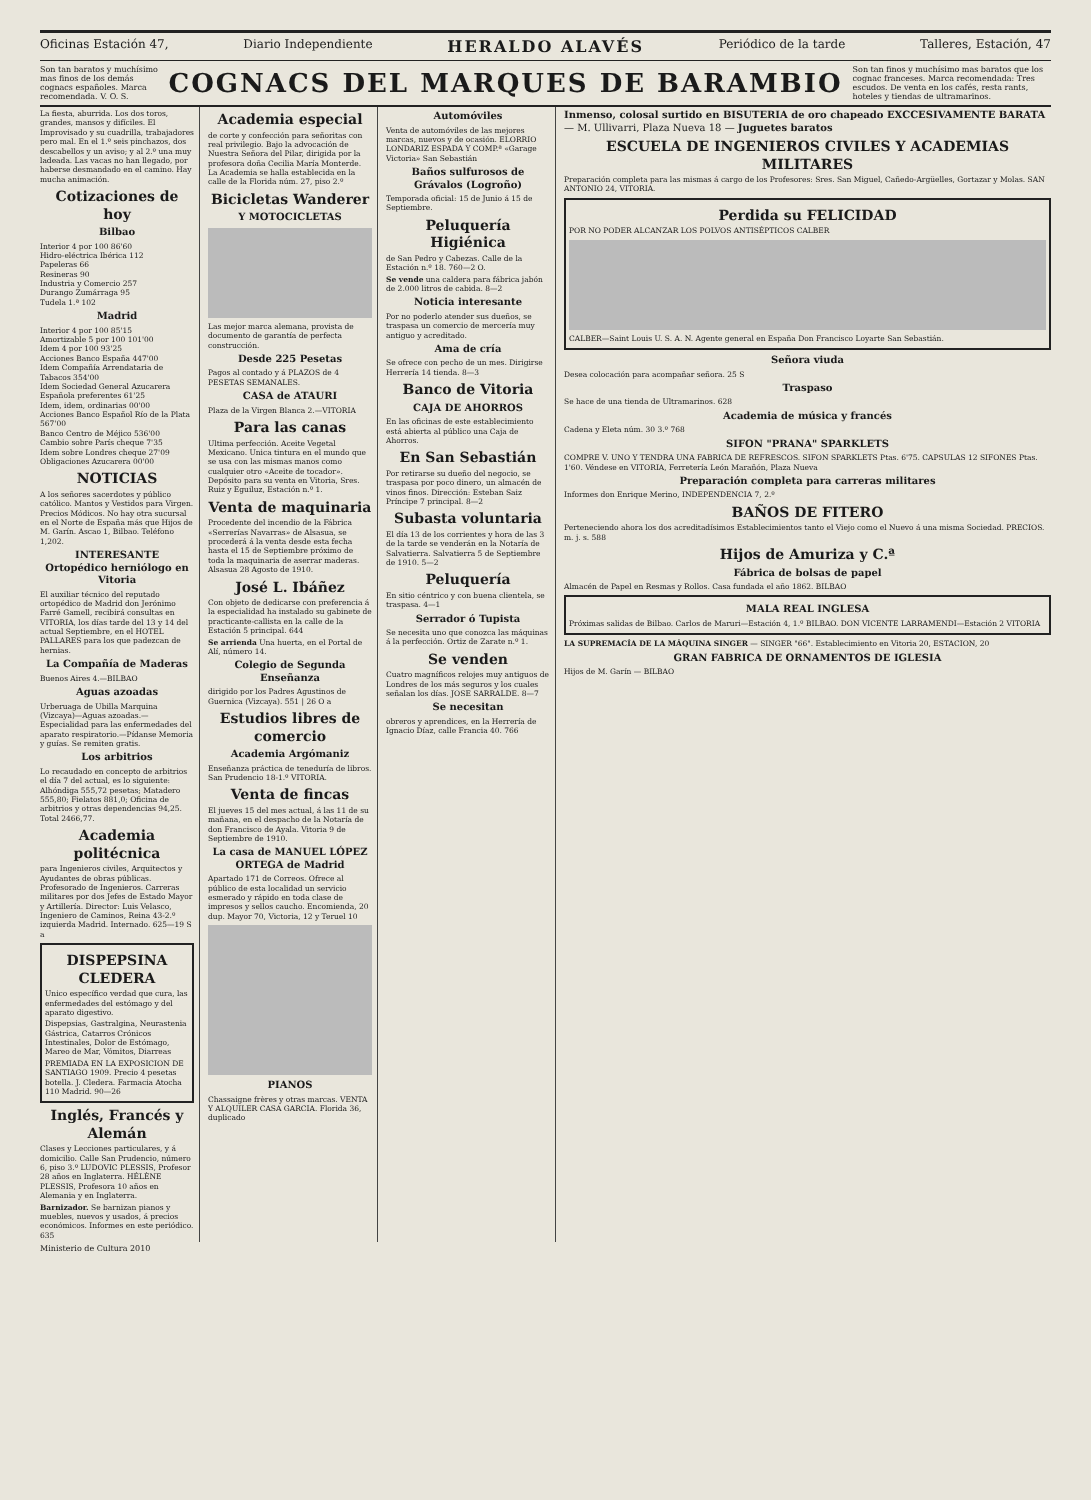Oficinas Estación 47, Diario Independiente HERALDO ALAVÉS Periódico de la tarde Talleres, Estación, 47
Son tan baratos y muchísimo mas finos de los demás cognacs españoles. Marca recomendada. V. O. S.
COGNACS DEL MARQUES DE BARAMBIO
Son tan finos y muchísimo mas baratos que los cognac franceses. Marca recomendada: Tres escudos. De venta en los cafés, resta rants, hoteles y tiendas de ultramarinos.
La fiesta, aburrida. Los dos toros, grandes, mansos y difíciles. El Improvisado y su cuadrilla, trabajadores pero mal. En el 1.º seis pinchazos, dos descabellos y un aviso; y al 2.º una muy ladeada. Las vacas no han llegado, por haberse desmandado en el camino. Hay mucha animación.
Cotizaciones de hoy
Bilbao
Interior 4 por 100 86'60
Hidro-eléctrica Ibérica 112
Papeleras 66
Resineras 90
Industria y Comercio 257
Durango Zumárraga 95
Tudela 1.ª 102
Madrid
Interior 4 por 100 85'15
Amortizable 5 por 100 101'00
Idem 4 por 100 93'25
Acciones Banco España 447'00
Idem Compañía Arrendataria de Tabacos 354'00
Idem Sociedad General Azucarera Española preferentes 61'25
Idem, idem, ordinarias 00'00
Acciones Banco Español Río de la Plata 567'00
Banco Centro de Méjico 536'00
Cambio sobre París cheque 7'35
Idem sobre Londres cheque 27'09
Obligaciones Azucarera 00'00
NOTICIAS
A los señores sacerdotes y público católico. Mantos y Vestidos para Virgen. Precios Módicos. No hay otra sucursal en el Norte de España más que Hijos de M. Garín. Ascao 1, Bilbao. Teléfono 1,202.
INTERESANTE
Ortopédico herniólogo en Vitoria
El auxiliar técnico del reputado ortopédico de Madrid don Jerónimo Farré Gamell, recibirá consultas en VITORIA, los días tarde del 13 y 14 del actual Septiembre, en el HOTEL PALLARES para los que padezcan de hernias.
La Compañía de Maderas
Buenos Aires 4.—BILBAO
Aguas azoadas
Urberuaga de Ubilla Marquina (Vizcaya)—Aguas azoadas.—Especialidad para las enfermedades del aparato respiratorio.—Pídanse Memoria y guías. Se remiten gratis.
Los arbitrios
Lo recaudado en concepto de arbitrios el día 7 del actual, es lo siguiente: Alhóndiga 555,72 pesetas; Matadero 555,80; Fielatos 881,0; Oficina de arbitrios y otras dependencias 94,25. Total 2466,77.
Academia politécnica
para Ingenieros civiles, Arquitectos y Ayudantes de obras públicas. Profesorado de Ingenieros. Carreras militares por dos Jefes de Estado Mayor y Artillería. Director: Luis Velasco, Ingeniero de Caminos, Reina 43-2.º izquierda Madrid. Internado. 625—19 S a
DISPEPSINA CLEDERA
Unico específico verdad que cura, las enfermedades del estómago y del aparato digestivo.
Dispepsias, Gastralgina, Neurastenia Gástrica, Catarros Crónicos Intestinales, Dolor de Estómago, Mareo de Mar, Vómitos, Diarreas
PREMIADA EN LA EXPOSICION DE SANTIAGO 1909. Precio 4 pesetas botella. J. Cledera. Farmacia Atocha 110 Madrid. 90—26
Inglés, Francés y Alemán
Clases y Lecciones particulares, y á domicilio. Calle San Prudencio, número 6, piso 3.º LUDOVIC PLESSIS, Profesor 28 años en Inglaterra. HÉLÈNE PLESSIS, Profesora 10 años en Alemania y en Inglaterra.
Barnizador. Se barnizan pianos y muebles, nuevos y usados, á precios económicos. Informes en este periódico. 635
Academia especial
de corte y confección para señoritas con real privilegio. Bajo la advocación de Nuestra Señora del Pilar, dirigida por la profesora doña Cecilia María Monterde. La Academia se halla establecida en la calle de la Florida núm. 27, piso 2.º
Bicicletas Wanderer
Y MOTOCICLETAS
Las mejor marca alemana, provista de documento de garantía de perfecta construcción.
Desde 225 Pesetas
Pagos al contado y á PLAZOS de 4 PESETAS SEMANALES.
CASA de ATAURI
Plaza de la Virgen Blanca 2.—VITORIA
Para las canas
Ultima perfección. Aceite Vegetal Mexicano. Unica tintura en el mundo que se usa con las mismas manos como cualquier otro «Aceite de tocador». Depósito para su venta en Vitoria, Sres. Ruiz y Eguiluz, Estación n.º 1.
Venta de maquinaria
Procedente del incendio de la Fábrica «Serrerías Navarras» de Alsasua, se procederá á la venta desde esta fecha hasta el 15 de Septiembre próximo de toda la maquinaria de aserrar maderas. Alsasua 28 Agosto de 1910.
José L. Ibáñez
Con objeto de dedicarse con preferencia á la especialidad ha instalado su gabinete de practicante-callista en la calle de la Estación 5 principal. 644
Se arrienda Una huerta, en el Portal de Alí, número 14.
Colegio de Segunda Enseñanza
dirigido por los Padres Agustinos de Guernica (Vizcaya). 551 | 26 O a
Estudios libres de comercio
Academia Argómaniz
Enseñanza práctica de teneduría de libros. San Prudencio 18-1.º VITORIA.
Venta de fincas
El jueves 15 del mes actual, á las 11 de su mañana, en el despacho de la Notaría de don Francisco de Ayala. Vitoria 9 de Septiembre de 1910.
La casa de MANUEL LÓPEZ ORTEGA de Madrid
Apartado 171 de Correos. Ofrece al público de esta localidad un servicio esmerado y rápido en toda clase de impresos y sellos caucho. Encomienda, 20 dup. Mayor 70, Victoria, 12 y Teruel 10
PIANOS
Chassaigne frères y otras marcas. VENTA Y ALQUILER CASA GARCIA. Florida 36, duplicado
Automóviles
Venta de automóviles de las mejores marcas, nuevos y de ocasión. ELORRIO LONDARIZ ESPADA Y COMP.ª «Garage Victoria» San Sebastián
Baños sulfurosos de Grávalos (Logroño)
Temporada oficial: 15 de Junio á 15 de Septiembre.
Peluquería Higiénica
de San Pedro y Cabezas. Calle de la Estación n.º 18. 760—2 O.
Se vende una caldera para fábrica jabón de 2.000 litros de cabida. 8—2
Noticia interesante
Por no poderlo atender sus dueños, se traspasa un comercio de mercería muy antiguo y acreditado.
Ama de cría
Se ofrece con pecho de un mes. Dirigirse Herrería 14 tienda. 8—3
Banco de Vitoria
CAJA DE AHORROS
En las oficinas de este establecimiento está abierta al público una Caja de Ahorros.
En San Sebastián
Por retirarse su dueño del negocio, se traspasa por poco dinero, un almacén de vinos finos. Dirección: Esteban Saiz Príncipe 7 principal. 8—2
Subasta voluntaria
El día 13 de los corrientes y hora de las 3 de la tarde se venderán en la Notaría de Salvatierra. Salvatierra 5 de Septiembre de 1910. 5—2
Peluquería
En sitio céntrico y con buena clientela, se traspasa. 4—1
Serrador ó Tupista
Se necesita uno que conozca las máquinas á la perfección. Ortiz de Zarate n.º 1.
Se venden
Cuatro magníficos relojes muy antiguos de Londres de los más seguros y los cuales señalan los días. JOSE SARRALDE. 8—7
Se necesitan
obreros y aprendices, en la Herrería de Ignacio Díaz, calle Francia 40. 766
Inmenso, colosal surtido en BISUTERIA de oro chapeado EXCCESIVAMENTE BARATA — M. Ullivarri, Plaza Nueva 18 — Juguetes baratos
ESCUELA DE INGENIEROS CIVILES Y ACADEMIAS MILITARES
Preparación completa para las mismas á cargo de los Profesores: Sres. San Miguel, Cañedo-Argüelles, Gortazar y Molas. SAN ANTONIO 24, VITORIA.
Perdida su FELICIDAD
POR NO PODER ALCANZAR LOS POLVOS ANTISÉPTICOS CALBER
CALBER—Saint Louis U. S. A. N. Agente general en España Don Francisco Loyarte San Sebastián.
Señora viuda
Desea colocación para acompañar señora. 25 S
Traspaso
Se hace de una tienda de Ultramarinos. 628
Academia de música y francés
Cadena y Eleta núm. 30 3.º 768
SIFON "PRANA" SPARKLETS
COMPRE V. UNO Y TENDRA UNA FABRICA DE REFRESCOS. SIFON SPARKLETS Ptas. 6'75. CAPSULAS 12 SIFONES Ptas. 1'60. Véndese en VITORIA, Ferretería León Marañón, Plaza Nueva
Preparación completa para carreras militares
Informes don Enrique Merino, INDEPENDENCIA 7, 2.º
BAÑOS DE FITERO
Perteneciendo ahora los dos acreditadísimos Establecimientos tanto el Viejo como el Nuevo á una misma Sociedad. PRECIOS. m. j. s. 588
Hijos de Amuriza y C.ª
Fábrica de bolsas de papel
Almacén de Papel en Resmas y Rollos. Casa fundada el año 1862. BILBAO
MALA REAL INGLESA
Próximas salidas de Bilbao. Carlos de Maruri—Estación 4, 1.º BILBAO. DON VICENTE LARRAMENDI—Estación 2 VITORIA
LA SUPREMACÍA DE LA MÁQUINA SINGER — SINGER "66". Establecimiento en Vitoria 20, ESTACION, 20
GRAN FABRICA DE ORNAMENTOS DE IGLESIA
Hijos de M. Garín — BILBAO
Ministerio de Cultura 2010